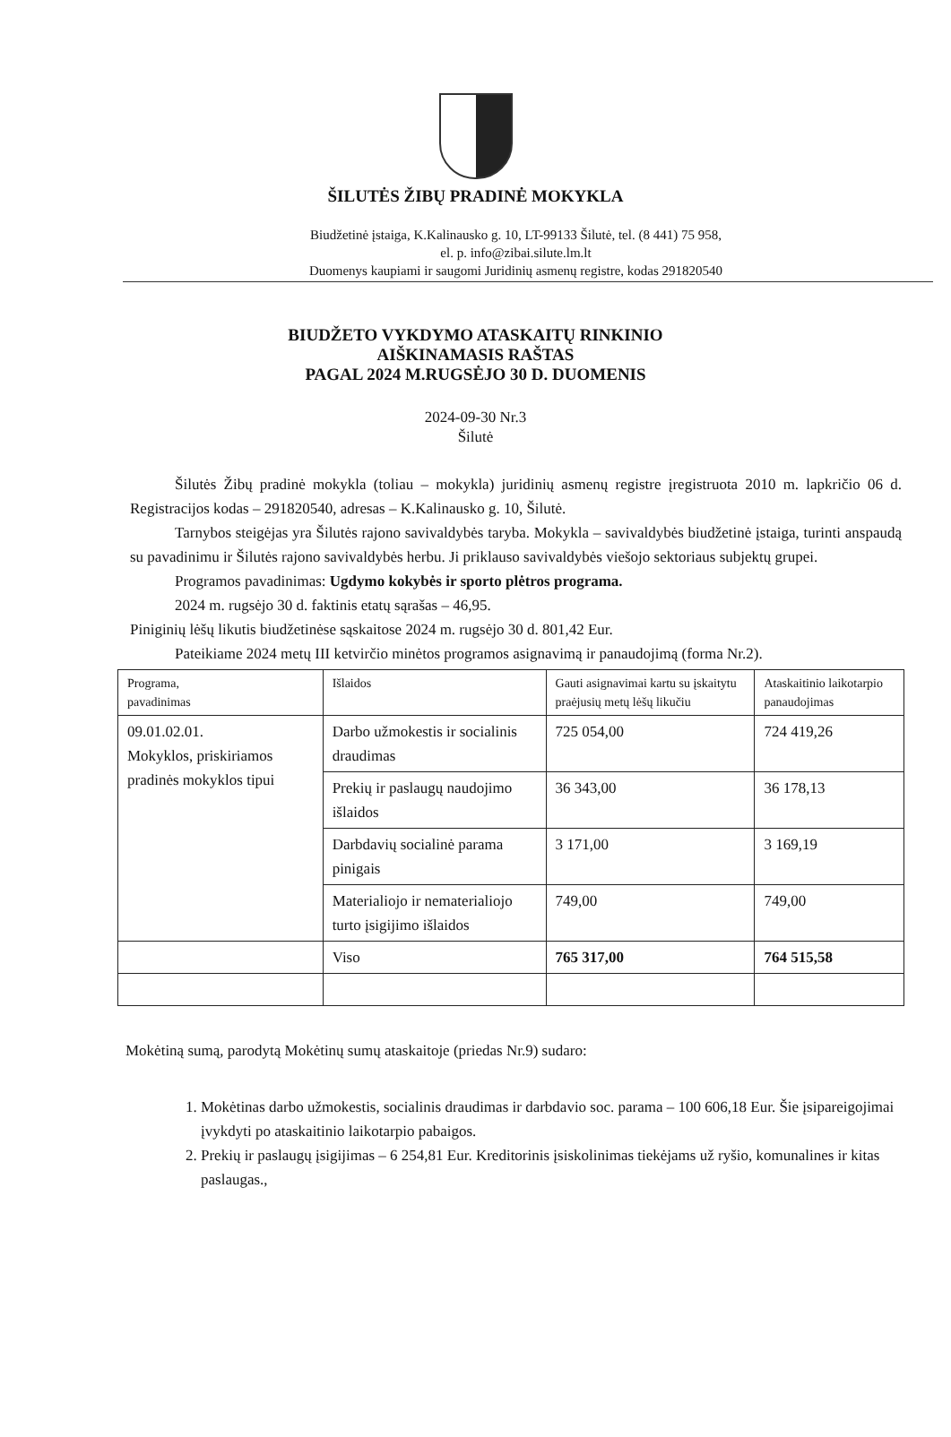ŠILUTĖS ŽIBŲ PRADINĖ MOKYKLA
Biudžetinė įstaiga, K.Kalinausko g. 10, LT-99133 Šilutė, tel. (8 441) 75 958,
el. p. info@zibai.silute.lm.lt
Duomenys kaupiami ir saugomi Juridinių asmenų registre, kodas 291820540
BIUDŽETO VYKDYMO ATASKAITŲ RINKINIO
AIŠKINAMASIS RAŠTAS
PAGAL 2024 M.RUGSĖJO 30 D. DUOMENIS
2024-09-30 Nr.3
Šilutė
Šilutės Žibų pradinė mokykla (toliau – mokykla) juridinių asmenų registre įregistruota 2010 m. lapkričio 06 d. Registracijos kodas – 291820540, adresas – K.Kalinausko g. 10, Šilutė.
Tarnybos steigėjas yra Šilutės rajono savivaldybės taryba. Mokykla – savivaldybės biudžetinė įstaiga, turinti anspaudą su pavadinimu ir Šilutės rajono savivaldybės herbu. Ji priklauso savivaldybės viešojo sektoriaus subjektų grupei.
Programos pavadinimas: Ugdymo kokybės ir sporto plėtros programa.
2024 m. rugsėjo 30 d. faktinis etatų sąrašas – 46,95.
Piniginių lėšų likutis biudžetinėse sąskaitose 2024 m. rugsėjo 30 d. 801,42 Eur.
Pateikiame 2024 metų III ketvirčio minėtos programos asignavimą ir panaudojimą (forma Nr.2).
| Programa, pavadinimas | Išlaidos | Gauti asignavimai kartu su įskaitytu praėjusių metų lėšų likučiu | Ataskaitinio laikotarpio panaudojimas |
| 09.01.02.01. Mokyklos, priskiriamos pradinės mokyklos tipui | Darbo užmokestis ir socialinis draudimas | 725 054,00 | 724 419,26 |
| | Prekių ir paslaugų naudojimo išlaidos | 36 343,00 | 36 178,13 |
| | Darbdavių socialinė parama pinigais | 3 171,00 | 3 169,19 |
| | Materialiojo ir nematerialiojo turto įsigijimo išlaidos | 749,00 | 749,00 |
| | Viso | 765 317,00 | 764 515,58 |
Mokėtiną sumą, parodytą Mokėtinų sumų ataskaitoje (priedas Nr.9) sudaro:
1. Mokėtinas darbo užmokestis, socialinis draudimas ir darbdavio soc. parama – 100 606,18 Eur. Šie įsipareigojimai įvykdyti po ataskaitinio laikotarpio pabaigos.
2. Prekių ir paslaugų įsigijimas – 6 254,81 Eur. Kreditorinis įsiskolinimas tiekėjams už ryšio, komunalines ir kitas paslaugas.,